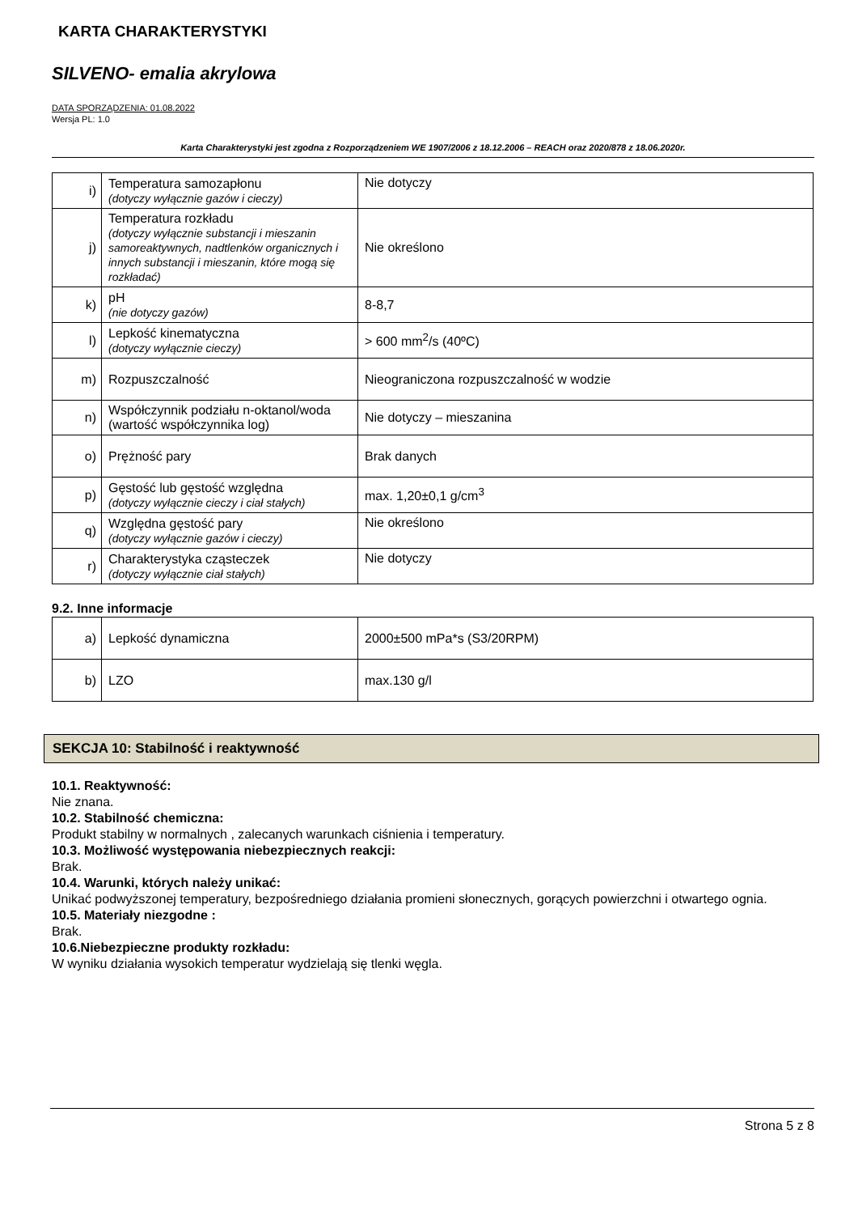KARTA CHARAKTERYSTYKI
SILVENO- emalia akrylowa
DATA SPORZĄDZENIA: 01.08.2022
Wersja PL: 1.0
Karta Charakterystyki jest zgodna z Rozporządzeniem WE 1907/2006 z 18.12.2006 – REACH oraz 2020/878 z 18.06.2020r.
| i) | Temperatura samozapłonu (dotyczy wyłącznie gazów i cieczy) | Nie dotyczy |
| j) | Temperatura rozkładu (dotyczy wyłącznie substancji i mieszanin samoreaktywnych, nadtlenków organicznych i innych substancji i mieszanin, które mogą się rozkładać) | Nie określono |
| k) | pH (nie dotyczy gazów) | 8-8,7 |
| l) | Lepkość kinematyczna (dotyczy wyłącznie cieczy) | > 600 mm<sup>2</sup>/s (40ºC) |
| m) | Rozpuszczalność | Nieograniczona rozpuszczalność w wodzie |
| n) | Współczynnik podziału n-oktanol/woda (wartość współczynnika log) | Nie dotyczy – mieszanina |
| o) | Prężność pary | Brak danych |
| p) | Gęstość lub gęstość względna (dotyczy wyłącznie cieczy i ciał stałych) | max. 1,20±0,1 g/cm<sup>3</sup> |
| q) | Względna gęstość pary (dotyczy wyłącznie gazów i cieczy) | Nie określono |
| r) | Charakterystyka cząsteczek (dotyczy wyłącznie ciał stałych) | Nie dotyczy |
9.2. Inne informacje
| a) | Lepkość dynamiczna | 2000±500 mPa*s (S3/20RPM) |
| b) | LZO | max.130 g/l |
SEKCJA 10: Stabilność i reaktywność
10.1. Reaktywność:
Nie znana.
10.2. Stabilność chemiczna:
Produkt stabilny w normalnych , zalecanych warunkach ciśnienia i temperatury.
10.3. Możliwość występowania niebezpiecznych reakcji:
Brak.
10.4. Warunki, których należy unikać:
Unikać podwyższonej temperatury, bezpośredniego działania promieni słonecznych, gorących powierzchni i otwartego ognia.
10.5. Materiały niezgodne :
Brak.
10.6.Niebezpieczne produkty rozkładu:
W wyniku działania wysokich temperatur wydzielają się tlenki węgla.
Strona 5 z 8